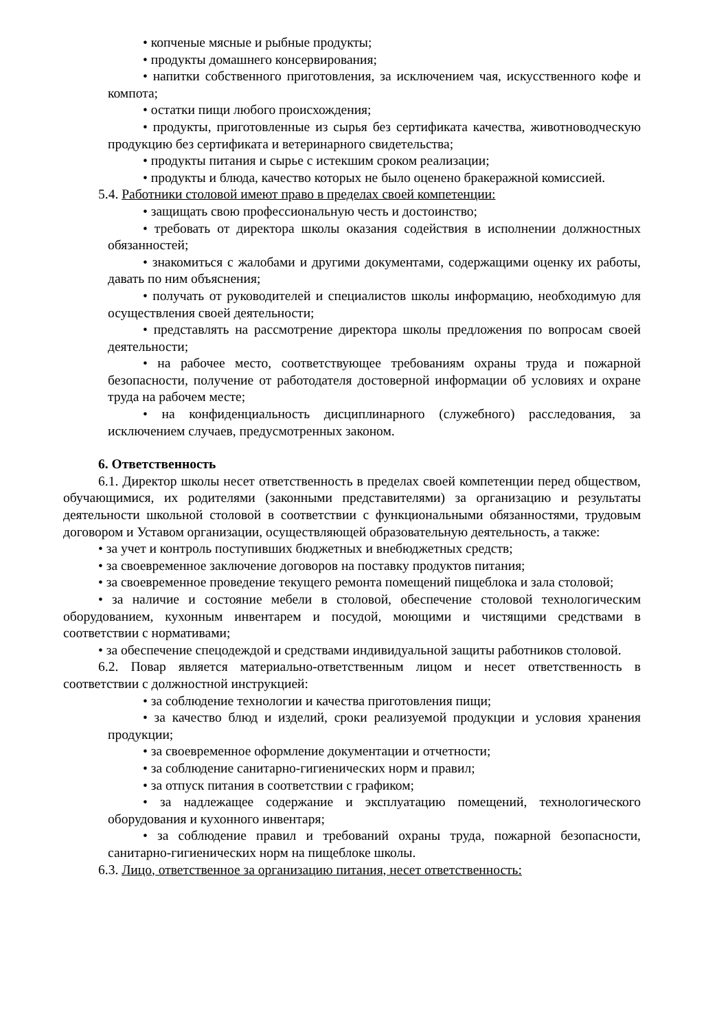• копченые мясные и рыбные продукты;
• продукты домашнего консервирования;
• напитки собственного приготовления, за исключением чая, искусственного кофе и компота;
• остатки пищи любого происхождения;
• продукты, приготовленные из сырья без сертификата качества, животноводческую продукцию без сертификата и ветеринарного свидетельства;
• продукты питания и сырье с истекшим сроком реализации;
• продукты и блюда, качество которых не было оценено бракеражной комиссией.
5.4. Работники столовой имеют право в пределах своей компетенции:
• защищать свою профессиональную честь и достоинство;
• требовать от директора школы оказания содействия в исполнении должностных обязанностей;
• знакомиться с жалобами и другими документами, содержащими оценку их работы, давать по ним объяснения;
• получать от руководителей и специалистов школы информацию, необходимую для осуществления своей деятельности;
• представлять на рассмотрение директора школы предложения по вопросам своей деятельности;
• на рабочее место, соответствующее требованиям охраны труда и пожарной безопасности, получение от работодателя достоверной информации об условиях и охране труда на рабочем месте;
• на конфиденциальность дисциплинарного (служебного) расследования, за исключением случаев, предусмотренных законом.
6. Ответственность
6.1. Директор школы несет ответственность в пределах своей компетенции перед обществом, обучающимися, их родителями (законными представителями) за организацию и результаты деятельности школьной столовой в соответствии с функциональными обязанностями, трудовым договором и Уставом организации, осуществляющей образовательную деятельность, а также:
• за учет и контроль поступивших бюджетных и внебюджетных средств;
• за своевременное заключение договоров на поставку продуктов питания;
• за своевременное проведение текущего ремонта помещений пищеблока и зала столовой;
• за наличие и состояние мебели в столовой, обеспечение столовой технологическим оборудованием, кухонным инвентарем и посудой, моющими и чистящими средствами в соответствии с нормативами;
• за обеспечение спецодеждой и средствами индивидуальной защиты работников столовой.
6.2. Повар является материально-ответственным лицом и несет ответственность в соответствии с должностной инструкцией:
• за соблюдение технологии и качества приготовления пищи;
• за качество блюд и изделий, сроки реализуемой продукции и условия хранения продукции;
• за своевременное оформление документации и отчетности;
• за соблюдение санитарно-гигиенических норм и правил;
• за отпуск питания в соответствии с графиком;
• за надлежащее содержание и эксплуатацию помещений, технологического оборудования и кухонного инвентаря;
• за соблюдение правил и требований охраны труда, пожарной безопасности, санитарно-гигиенических норм на пищеблоке школы.
6.3. Лицо, ответственное за организацию питания, несет ответственность: